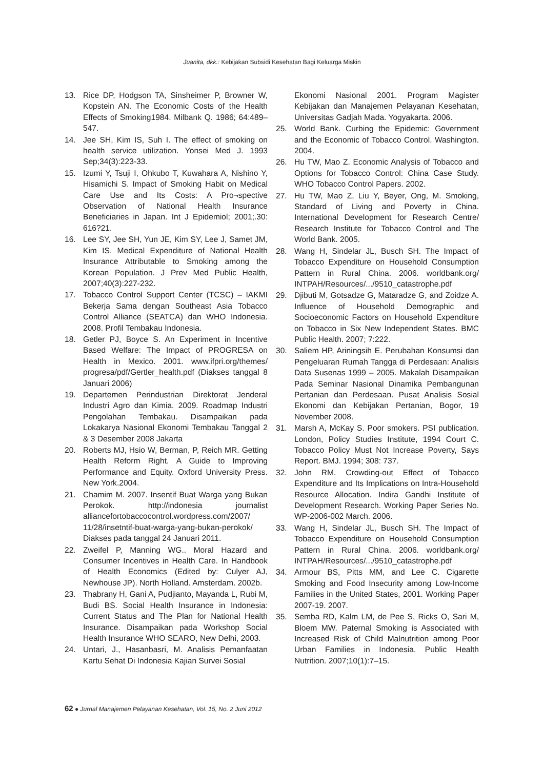Juanita, dkk.: Kebijakan Subsidi Kesehatan Bagi Keluarga Miskin
13. Rice DP, Hodgson TA, Sinsheimer P, Browner W, Kopstein AN. The Economic Costs of the Health Effects of Smoking1984. Milbank Q. 1986; 64:489–547.
14. Jee SH, Kim IS, Suh I. The effect of smoking on health service utilization. Yonsei Med J. 1993 Sep;34(3):223-33.
15. Izumi Y, Tsuji I, Ohkubo T, Kuwahara A, Nishino Y, Hisamichi S. Impact of Smoking Habit on Medical Care Use and Its Costs: A Pro¬spective Observation of National Health Insurance Beneficiaries in Japan. Int J Epidemiol; 2001;.30: 616?21.
16. Lee SY, Jee SH, Yun JE, Kim SY, Lee J, Samet JM, Kim IS. Medical Expenditure of National Health Insurance Attributable to Smoking among the Korean Population. J Prev Med Public Health, 2007;40(3):227-232.
17. Tobacco Control Support Center (TCSC) – IAKMI Bekerja Sama dengan Southeast Asia Tobacco Control Alliance (SEATCA) dan WHO Indonesia. 2008. Profil Tembakau Indonesia.
18. Getler PJ, Boyce S. An Experiment in Incentive Based Welfare: The Impact of PROGRESA on Health in Mexico. 2001. www.ifpri.org/themes/ progresa/pdf/Gertler_health.pdf (Diakses tanggal 8 Januari 2006)
19. Departemen Perindustrian Direktorat Jenderal Industri Agro dan Kimia. 2009. Roadmap Industri Pengolahan Tembakau. Disampaikan pada Lokakarya Nasional Ekonomi Tembakau Tanggal 2 & 3 Desember 2008 Jakarta
20. Roberts MJ, Hsio W, Berman, P, Reich MR. Getting Health Reform Right. A Guide to Improving Performance and Equity. Oxford University Press. New York.2004.
21. Chamim M. 2007. Insentif Buat Warga yang Bukan Perokok. http://indonesia journalist alliancefortobaccocontrol.wordpress.com/2007/ 11/28/insetntif-buat-warga-yang-bukan-perokok/ Diakses pada tanggal 24 Januari 2011.
22. Zweifel P, Manning WG.. Moral Hazard and Consumer Incentives in Health Care. In Handbook of Health Economics (Edited by: Culyer AJ, Newhouse JP). North Holland. Amsterdam. 2002b.
23. Thabrany H, Gani A, Pudjianto, Mayanda L, Rubi M, Budi BS. Social Health Insurance in Indonesia: Current Status and The Plan for National Health Insurance. Disampaikan pada Workshop Social Health Insurance WHO SEARO, New Delhi, 2003.
24. Untari, J., Hasanbasri, M. Analisis Pemanfaatan Kartu Sehat Di Indonesia Kajian Survei Sosial
Ekonomi Nasional 2001. Program Magister Kebijakan dan Manajemen Pelayanan Kesehatan, Universitas Gadjah Mada. Yogyakarta. 2006.
25. World Bank. Curbing the Epidemic: Government and the Economic of Tobacco Control. Washington. 2004.
26. Hu TW, Mao Z. Economic Analysis of Tobacco and Options for Tobacco Control: China Case Study. WHO Tobacco Control Papers. 2002.
27. Hu TW, Mao Z, Liu Y, Beyer, Ong, M. Smoking, Standard of Living and Poverty in China. International Development for Research Centre/ Research Institute for Tobacco Control and The World Bank. 2005.
28. Wang H, Sindelar JL, Busch SH. The Impact of Tobacco Expenditure on Household Consumption Pattern in Rural China. 2006. worldbank.org/ INTPAH/Resources/.../9510_catastrophe.pdf
29. Djibuti M, Gotsadze G, Mataradze G, and Zoidze A. Influence of Household Demographic and Socioeconomic Factors on Household Expenditure on Tobacco in Six New Independent States. BMC Public Health. 2007; 7:222.
30. Saliem HP, Ariningsih E. Perubahan Konsumsi dan Pengeluaran Rumah Tangga di Perdesaan: Analisis Data Susenas 1999 – 2005. Makalah Disampaikan Pada Seminar Nasional Dinamika Pembangunan Pertanian dan Perdesaan. Pusat Analisis Sosial Ekonomi dan Kebijakan Pertanian, Bogor, 19 November 2008.
31. Marsh A, McKay S. Poor smokers. PSI publication. London, Policy Studies Institute, 1994 Court C. Tobacco Policy Must Not Increase Poverty, Says Report. BMJ. 1994; 308: 737.
32. John RM. Crowding-out Effect of Tobacco Expenditure and Its Implications on Intra-Household Resource Allocation. Indira Gandhi Institute of Development Research. Working Paper Series No. WP-2006-002 March. 2006.
33. Wang H, Sindelar JL, Busch SH. The Impact of Tobacco Expenditure on Household Consumption Pattern in Rural China. 2006. worldbank.org/ INTPAH/Resources/.../9510_catastrophe.pdf
34. Armour BS, Pitts MM, and Lee C. Cigarette Smoking and Food Insecurity among Low-Income Families in the United States, 2001. Working Paper 2007-19. 2007.
35. Semba RD, Kalm LM, de Pee S, Ricks O, Sari M, Bloem MW. Paternal Smoking is Associated with Increased Risk of Child Malnutrition among Poor Urban Families in Indonesia. Public Health Nutrition. 2007;10(1):7–15.
62 ● Jurnal Manajemen Pelayanan Kesehatan, Vol. 15, No. 2 Juni 2012